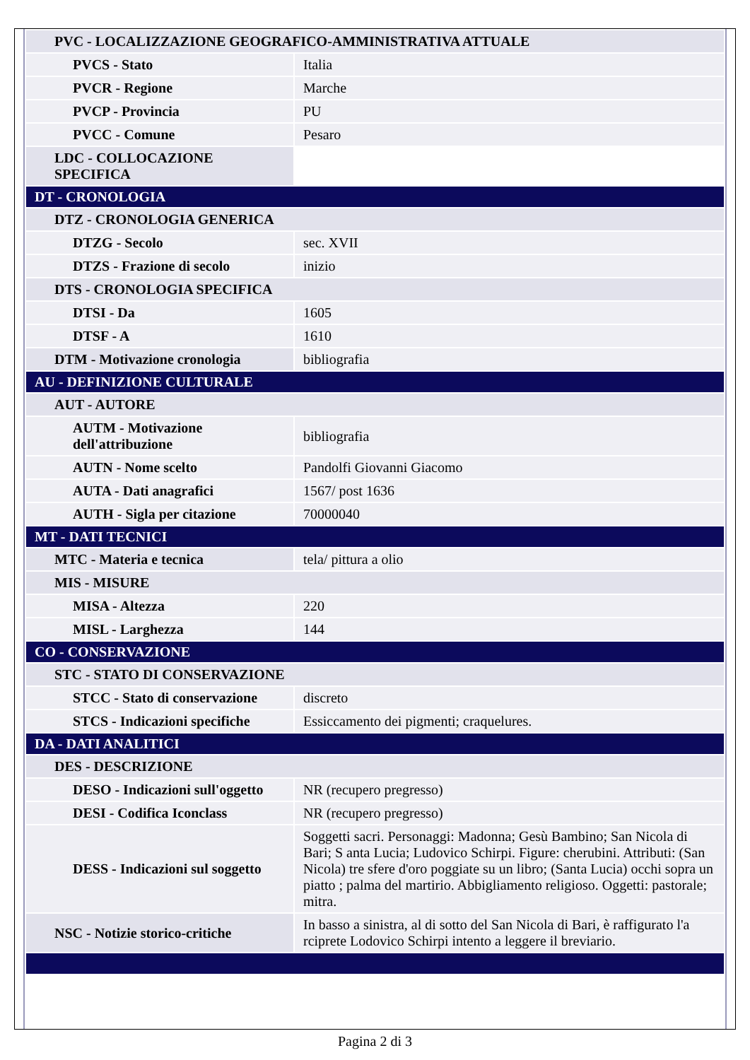| PVC - LOCALIZZAZIONE GEOGRAFICO-AMMINISTRATIVA ATTUALE | |
| PVCS - Stato | Italia |
| PVCR - Regione | Marche |
| PVCP - Provincia | PU |
| PVCC - Comune | Pesaro |
| LDC - COLLOCAZIONE SPECIFICA | |
| DT - CRONOLOGIA | |
| DTZ - CRONOLOGIA GENERICA | |
| DTZG - Secolo | sec. XVII |
| DTZS - Frazione di secolo | inizio |
| DTS - CRONOLOGIA SPECIFICA | |
| DTSI - Da | 1605 |
| DTSF - A | 1610 |
| DTM - Motivazione cronologia | bibliografia |
| AU - DEFINIZIONE CULTURALE | |
| AUT - AUTORE | |
| AUTM - Motivazione dell'attribuzione | bibliografia |
| AUTN - Nome scelto | Pandolfi Giovanni Giacomo |
| AUTA - Dati anagrafici | 1567/ post 1636 |
| AUTH - Sigla per citazione | 70000040 |
| MT - DATI TECNICI | |
| MTC - Materia e tecnica | tela/ pittura a olio |
| MIS - MISURE | |
| MISA - Altezza | 220 |
| MISL - Larghezza | 144 |
| CO - CONSERVAZIONE | |
| STC - STATO DI CONSERVAZIONE | |
| STCC - Stato di conservazione | discreto |
| STCS - Indicazioni specifiche | Essiccamento dei pigmenti; craquelures. |
| DA - DATI ANALITICI | |
| DES - DESCRIZIONE | |
| DESO - Indicazioni sull'oggetto | NR (recupero pregresso) |
| DESI - Codifica Iconclass | NR (recupero pregresso) |
| DESS - Indicazioni sul soggetto | Soggetti sacri. Personaggi: Madonna; Gesù Bambino; San Nicola di Bari; S anta Lucia; Ludovico Schirpi. Figure: cherubini. Attributi: (San Nicola) tre sfere d'oro poggiate su un libro; (Santa Lucia) occhi sopra un piatto ; palma del martirio. Abbigliamento religioso. Oggetti: pastorale; mitra. |
| NSC - Notizie storico-critiche | In basso a sinistra, al di sotto del San Nicola di Bari, è raffigurato l'a rciprete Lodovico Schirpi intento a leggere il breviario. |
Pagina 2 di 3